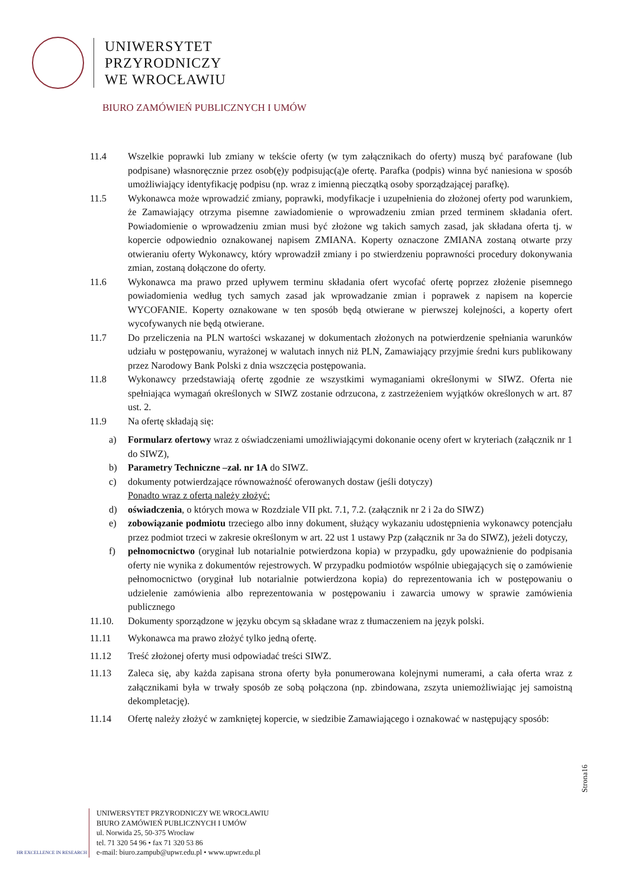UNIWERSYTET
PRZYRODNICZY
WE WROCŁAWIU
BIURO ZAMÓWIEŃ PUBLICZNYCH I UMÓW
11.4 Wszelkie poprawki lub zmiany w tekście oferty (w tym załącznikach do oferty) muszą być parafowane (lub podpisane) własnoręcznie przez osob(ę)y podpisując(ą)e ofertę. Parafka (podpis) winna być naniesiona w sposób umożliwiający identyfikację podpisu (np. wraz z imienną pieczątką osoby sporządzającej parafkę).
11.5 Wykonawca może wprowadzić zmiany, poprawki, modyfikacje i uzupełnienia do złożonej oferty pod warunkiem, że Zamawiający otrzyma pisemne zawiadomienie o wprowadzeniu zmian przed terminem składania ofert. Powiadomienie o wprowadzeniu zmian musi być złożone wg takich samych zasad, jak składana oferta tj. w kopercie odpowiednio oznakowanej napisem ZMIANA. Koperty oznaczone ZMIANA zostaną otwarte przy otwieraniu oferty Wykonawcy, który wprowadził zmiany i po stwierdzeniu poprawności procedury dokonywania zmian, zostaną dołączone do oferty.
11.6 Wykonawca ma prawo przed upływem terminu składania ofert wycofać ofertę poprzez złożenie pisemnego powiadomienia według tych samych zasad jak wprowadzanie zmian i poprawek z napisem na kopercie WYCOFANIE. Koperty oznakowane w ten sposób będą otwierane w pierwszej kolejności, a koperty ofert wycofywanych nie będą otwierane.
11.7 Do przeliczenia na PLN wartości wskazanej w dokumentach złożonych na potwierdzenie spełniania warunków udziału w postępowaniu, wyrażonej w walutach innych niż PLN, Zamawiający przyjmie średni kurs publikowany przez Narodowy Bank Polski z dnia wszczęcia postępowania.
11.8 Wykonawcy przedstawiają ofertę zgodnie ze wszystkimi wymaganiami określonymi w SIWZ. Oferta nie spełniająca wymagań określonych w SIWZ zostanie odrzucona, z zastrzeżeniem wyjątków określonych w art. 87 ust. 2.
11.9 Na ofertę składają się:
a) Formularz ofertowy wraz z oświadczeniami umożliwiającymi dokonanie oceny ofert w kryteriach (załącznik nr 1 do SIWZ),
b) Parametry Techniczne –zał. nr 1A do SIWZ.
c) dokumenty potwierdzające równoważność oferowanych dostaw (jeśli dotyczy)
Ponadto wraz z ofertą należy złożyć:
d) oświadczenia, o których mowa w Rozdziale VII pkt. 7.1, 7.2. (załącznik nr 2 i 2a do SIWZ)
e) zobowiązanie podmiotu trzeciego albo inny dokument, służący wykazaniu udostępnienia wykonawcy potencjału przez podmiot trzeci w zakresie określonym w art. 22 ust 1 ustawy Pzp (załącznik nr 3a do SIWZ), jeżeli dotyczy,
f) pełnomocnictwo (oryginał lub notarialnie potwierdzona kopia) w przypadku, gdy upoważnienie do podpisania oferty nie wynika z dokumentów rejestrowych. W przypadku podmiotów wspólnie ubiegających się o zamówienie pełnomocnictwo (oryginał lub notarialnie potwierdzona kopia) do reprezentowania ich w postępowaniu o udzielenie zamówienia albo reprezentowania w postępowaniu i zawarcia umowy w sprawie zamówienia publicznego
11.10. Dokumenty sporządzone w języku obcym są składane wraz z tłumaczeniem na język polski.
11.11 Wykonawca ma prawo złożyć tylko jedną ofertę.
11.12 Treść złożonej oferty musi odpowiadać treści SIWZ.
11.13 Zaleca się, aby każda zapisana strona oferty była ponumerowana kolejnymi numerami, a cała oferta wraz z załącznikami była w trwały sposób ze sobą połączona (np. zbindowana, zszyta uniemożliwiając jej samoistną dekompletację).
11.14 Ofertę należy złożyć w zamkniętej kopercie, w siedzibie Zamawiającego i oznakować w następujący sposób:
Strona16
HR EXCELLENCE IN RESEARCH
UNIWERSYTET PRZYRODNICZY WE WROCŁAWIU
BIURO ZAMÓWIEŃ PUBLICZNYCH I UMÓW
ul. Norwida 25, 50-375 Wrocław
tel. 71 320 54 96 • fax 71 320 53 86
e-mail: biuro.zampub@upwr.edu.pl • www.upwr.edu.pl